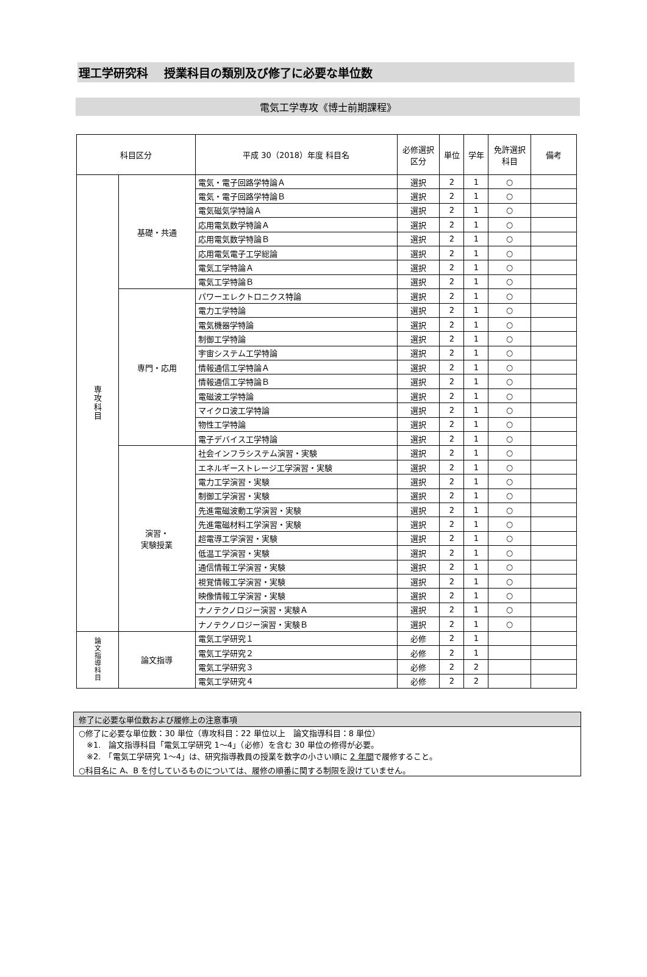理工学研究科　 授業科目の類別及び修了に必要な単位数
電気工学専攻《博士前期課程》
| 科目区分 | | 平成 30（2018）年度 科目名 | 必修選択 区分 | 単位 | 学年 | 免許選択 科目 | 備考 |
| --- | --- | --- | --- | --- | --- | --- | --- |
| 専 攻 科 目 | 基礎・共通 | 電気・電子回路学特論Ａ | 選択 | 2 | 1 | ○ | |
| | | 電気・電子回路学特論Ｂ | 選択 | 2 | 1 | ○ | |
| | | 電気磁気学特論Ａ | 選択 | 2 | 1 | ○ | |
| | | 応用電気数学特論Ａ | 選択 | 2 | 1 | ○ | |
| | | 応用電気数学特論Ｂ | 選択 | 2 | 1 | ○ | |
| | | 応用電気電子工学総論 | 選択 | 2 | 1 | ○ | |
| | | 電気工学特論Ａ | 選択 | 2 | 1 | ○ | |
| | | 電気工学特論Ｂ | 選択 | 2 | 1 | ○ | |
| | 専門・応用 | パワーエレクトロニクス特論 | 選択 | 2 | 1 | ○ | |
| | | 電力工学特論 | 選択 | 2 | 1 | ○ | |
| | | 電気機器学特論 | 選択 | 2 | 1 | ○ | |
| | | 制御工学特論 | 選択 | 2 | 1 | ○ | |
| | | 宇宙システム工学特論 | 選択 | 2 | 1 | ○ | |
| | | 情報通信工学特論Ａ | 選択 | 2 | 1 | ○ | |
| | | 情報通信工学特論Ｂ | 選択 | 2 | 1 | ○ | |
| | | 電磁波工学特論 | 選択 | 2 | 1 | ○ | |
| | | マイクロ波工学特論 | 選択 | 2 | 1 | ○ | |
| | | 物性工学特論 | 選択 | 2 | 1 | ○ | |
| | | 電子デバイス工学特論 | 選択 | 2 | 1 | ○ | |
| | 演習・ 実験授業 | 社会インフラシステム演習・実験 | 選択 | 2 | 1 | ○ | |
| | | エネルギーストレージ工学演習・実験 | 選択 | 2 | 1 | ○ | |
| | | 電力工学演習・実験 | 選択 | 2 | 1 | ○ | |
| | | 制御工学演習・実験 | 選択 | 2 | 1 | ○ | |
| | | 先進電磁波動工学演習・実験 | 選択 | 2 | 1 | ○ | |
| | | 先進電磁材料工学演習・実験 | 選択 | 2 | 1 | ○ | |
| | | 超電導工学演習・実験 | 選択 | 2 | 1 | ○ | |
| | | 低温工学演習・実験 | 選択 | 2 | 1 | ○ | |
| | | 通信情報工学演習・実験 | 選択 | 2 | 1 | ○ | |
| | | 視覚情報工学演習・実験 | 選択 | 2 | 1 | ○ | |
| | | 映像情報工学演習・実験 | 選択 | 2 | 1 | ○ | |
| | | ナノテクノロジー演習・実験Ａ | 選択 | 2 | 1 | ○ | |
| | | ナノテクノロジー演習・実験Ｂ | 選択 | 2 | 1 | ○ | |
| 論 文 指 導 科 目 | 論文指導 | 電気工学研究１ | 必修 | 2 | 1 | | |
| | | 電気工学研究２ | 必修 | 2 | 1 | | |
| | | 電気工学研究３ | 必修 | 2 | 2 | | |
| | | 電気工学研究４ | 必修 | 2 | 2 | | |
修了に必要な単位数および履修上の注意事項
○修了に必要な単位数：30 単位（専攻科目：22 単位以上　論文指導科目：8 単位）
　※1.　論文指導科目「電気工学研究 1～4」（必修）を含む 30 単位の修得が必要。
　※2.　「電気工学研究 1～4」は、研究指導教員の授業を数字の小さい順に 2 年間で履修すること。
○科目名に A、B を付しているものについては、履修の順番に関する制限を設けていません。